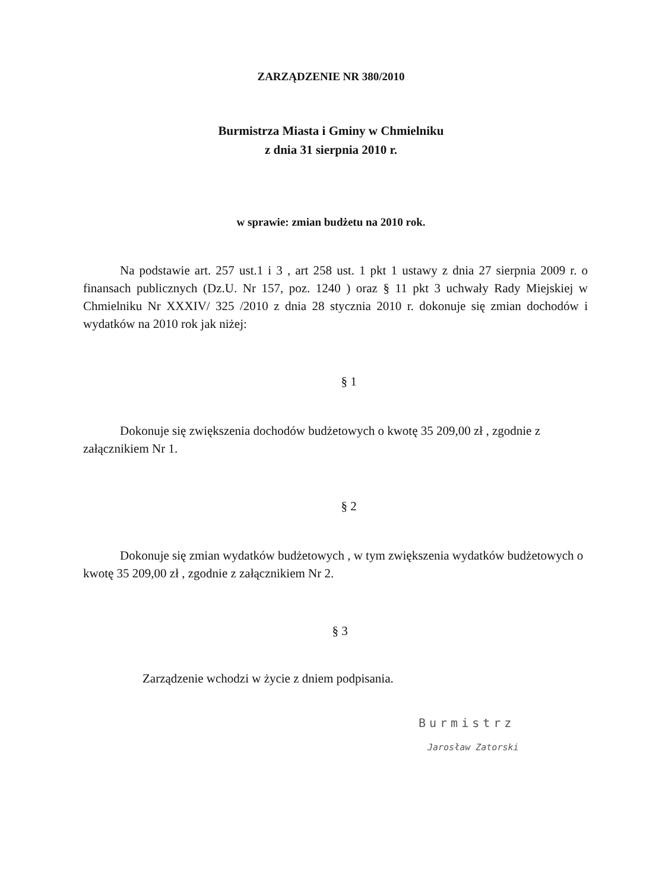ZARZĄDZENIE NR 380/2010
Burmistrza Miasta i Gminy w Chmielniku
z dnia 31 sierpnia 2010 r.
w sprawie: zmian budżetu na 2010 rok.
Na podstawie art. 257 ust.1 i 3 , art 258 ust. 1 pkt 1 ustawy z dnia 27 sierpnia 2009 r. o finansach publicznych (Dz.U. Nr 157, poz. 1240 ) oraz § 11 pkt 3 uchwały Rady Miejskiej w Chmielniku Nr XXXIV/ 325 /2010 z dnia 28 stycznia 2010 r. dokonuje się zmian dochodów i wydatków na 2010 rok jak niżej:
§ 1
Dokonuje się zwiększenia dochodów budżetowych o kwotę 35 209,00 zł , zgodnie z załącznikiem Nr 1.
§ 2
Dokonuje się zmian wydatków budżetowych , w tym zwiększenia wydatków budżetowych o kwotę 35 209,00 zł , zgodnie z załącznikiem Nr 2.
§ 3
Zarządzenie wchodzi w życie z dniem podpisania.
Burmistrz
Jarosław Zatorski